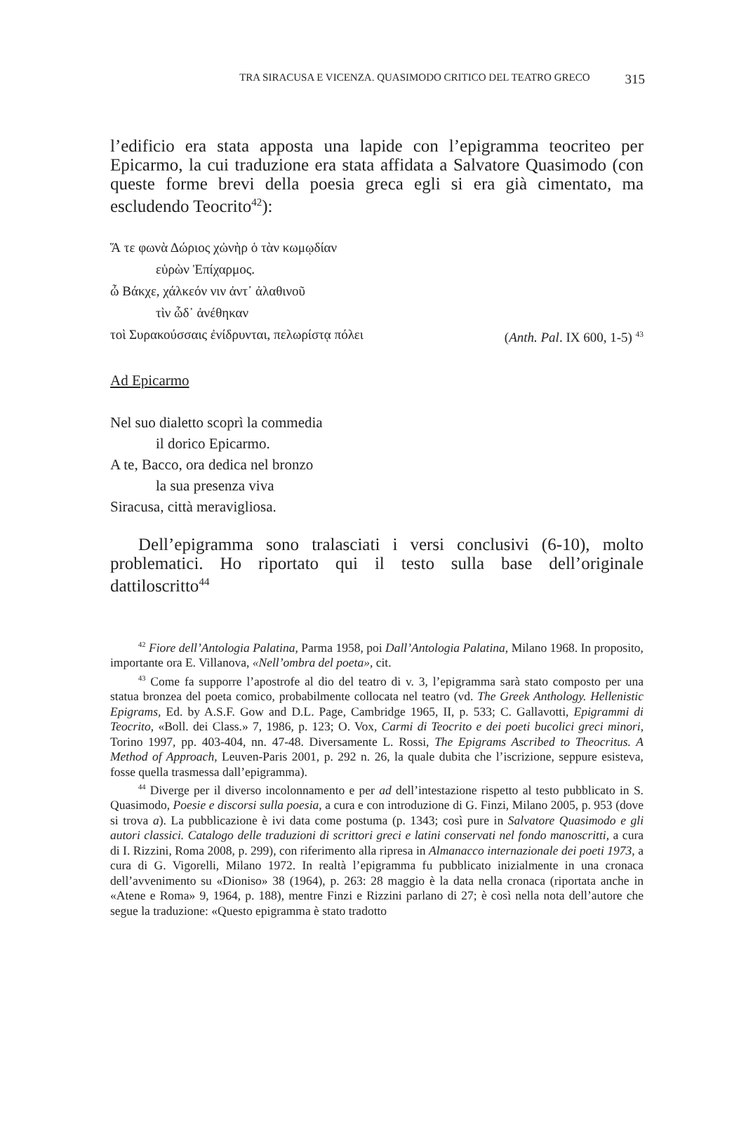TRA SIRACUSA E VICENZA. QUASIMODO CRITICO DEL TEATRO GRECO 315
l’edificio era stata apposta una lapide con l’epigramma teocriteo per Epicarmo, la cui traduzione era stata affidata a Salvatore Quasimodo (con queste forme brevi della poesia greca egli si era già cimentato, ma escludendo Teocrito<sup>42</sup>):
Ἅ τε φωνὰ Δώριος χὠνὴρ ὁ τὰν κωμῳδίαν
εὑρὼν Ἐπίχαρμος.
ὦ Βάκχε, χάλκεόν νιν ἀντ᾽ ἀλαθινοῦ
τὶν ὧδ᾽ ἀνέθηκαν
τοὶ Συρακούσσαις ἐνίδρυνται, πελωρίστᾳ πόλει (Anth. Pal. IX 600, 1-5) <sup>43</sup>
Ad Epicarmo
Nel suo dialetto scoprì la commedia
il dorico Epicarmo.
A te, Bacco, ora dedica nel bronzo
la sua presenza viva
Siracusa, città meravigliosa.
Dell’epigramma sono tralasciati i versi conclusivi (6-10), molto problematici. Ho riportato qui il testo sulla base dell’originale dattiloscritto<sup>44</sup>
<sup>42</sup> Fiore dell’Antologia Palatina, Parma 1958, poi Dall’Antologia Palatina, Milano 1968. In proposito, importante ora E. Villanova, «Nell’ombra del poeta», cit.
<sup>43</sup> Come fa supporre l’apostrofe al dio del teatro di v. 3, l’epigramma sarà stato composto per una statua bronzea del poeta comico, probabilmente collocata nel teatro (vd. The Greek Anthology. Hellenistic Epigrams, Ed. by A.S.F. Gow and D.L. Page, Cambridge 1965, II, p. 533; C. Gallavotti, Epigrammi di Teocrito, «Boll. dei Class.» 7, 1986, p. 123; O. Vox, Carmi di Teocrito e dei poeti bucolici greci minori, Torino 1997, pp. 403-404, nn. 47-48. Diversamente L. Rossi, The Epigrams Ascribed to Theocritus. A Method of Approach, Leuven-Paris 2001, p. 292 n. 26, la quale dubita che l’iscrizione, seppure esisteva, fosse quella trasmessa dall’epigramma).
<sup>44</sup> Diverge per il diverso incolonnamento e per ad dell’intestazione rispetto al testo pubblicato in S. Quasimodo, Poesie e discorsi sulla poesia, a cura e con introduzione di G. Finzi, Milano 2005, p. 953 (dove si trova a). La pubblicazione è ivi data come postuma (p. 1343; così pure in Salvatore Quasimodo e gli autori classici. Catalogo delle traduzioni di scrittori greci e latini conservati nel fondo manoscritti, a cura di I. Rizzini, Roma 2008, p. 299), con riferimento alla ripresa in Almanacco internazionale dei poeti 1973, a cura di G. Vigorelli, Milano 1972. In realtà l’epigramma fu pubblicato inizialmente in una cronaca dell’avvenimento su «Dioniso» 38 (1964), p. 263: 28 maggio è la data nella cronaca (riportata anche in «Atene e Roma» 9, 1964, p. 188), mentre Finzi e Rizzini parlano di 27; è così nella nota dell’autore che segue la traduzione: «Questo epigramma è stato tradotto